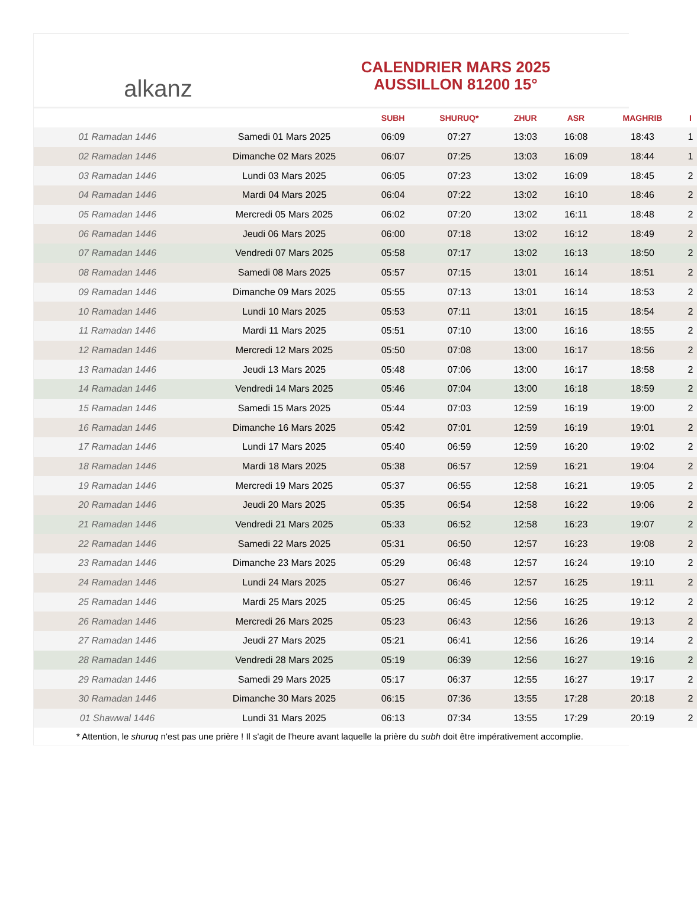alkanz
CALENDRIER MARS 2025
AUSSILLON 81200 15°
| | | SUBH | SHURUQ* | ZHUR | ASR | MAGHRIB | I |
| --- | --- | --- | --- | --- | --- | --- | --- |
| 01 Ramadan 1446 | Samedi 01 Mars 2025 | 06:09 | 07:27 | 13:03 | 16:08 | 18:43 | 1 |
| 02 Ramadan 1446 | Dimanche 02 Mars 2025 | 06:07 | 07:25 | 13:03 | 16:09 | 18:44 | 1 |
| 03 Ramadan 1446 | Lundi 03 Mars 2025 | 06:05 | 07:23 | 13:02 | 16:09 | 18:45 | 2 |
| 04 Ramadan 1446 | Mardi 04 Mars 2025 | 06:04 | 07:22 | 13:02 | 16:10 | 18:46 | 2 |
| 05 Ramadan 1446 | Mercredi 05 Mars 2025 | 06:02 | 07:20 | 13:02 | 16:11 | 18:48 | 2 |
| 06 Ramadan 1446 | Jeudi 06 Mars 2025 | 06:00 | 07:18 | 13:02 | 16:12 | 18:49 | 2 |
| 07 Ramadan 1446 | Vendredi 07 Mars 2025 | 05:58 | 07:17 | 13:02 | 16:13 | 18:50 | 2 |
| 08 Ramadan 1446 | Samedi 08 Mars 2025 | 05:57 | 07:15 | 13:01 | 16:14 | 18:51 | 2 |
| 09 Ramadan 1446 | Dimanche 09 Mars 2025 | 05:55 | 07:13 | 13:01 | 16:14 | 18:53 | 2 |
| 10 Ramadan 1446 | Lundi 10 Mars 2025 | 05:53 | 07:11 | 13:01 | 16:15 | 18:54 | 2 |
| 11 Ramadan 1446 | Mardi 11 Mars 2025 | 05:51 | 07:10 | 13:00 | 16:16 | 18:55 | 2 |
| 12 Ramadan 1446 | Mercredi 12 Mars 2025 | 05:50 | 07:08 | 13:00 | 16:17 | 18:56 | 2 |
| 13 Ramadan 1446 | Jeudi 13 Mars 2025 | 05:48 | 07:06 | 13:00 | 16:17 | 18:58 | 2 |
| 14 Ramadan 1446 | Vendredi 14 Mars 2025 | 05:46 | 07:04 | 13:00 | 16:18 | 18:59 | 2 |
| 15 Ramadan 1446 | Samedi 15 Mars 2025 | 05:44 | 07:03 | 12:59 | 16:19 | 19:00 | 2 |
| 16 Ramadan 1446 | Dimanche 16 Mars 2025 | 05:42 | 07:01 | 12:59 | 16:19 | 19:01 | 2 |
| 17 Ramadan 1446 | Lundi 17 Mars 2025 | 05:40 | 06:59 | 12:59 | 16:20 | 19:02 | 2 |
| 18 Ramadan 1446 | Mardi 18 Mars 2025 | 05:38 | 06:57 | 12:59 | 16:21 | 19:04 | 2 |
| 19 Ramadan 1446 | Mercredi 19 Mars 2025 | 05:37 | 06:55 | 12:58 | 16:21 | 19:05 | 2 |
| 20 Ramadan 1446 | Jeudi 20 Mars 2025 | 05:35 | 06:54 | 12:58 | 16:22 | 19:06 | 2 |
| 21 Ramadan 1446 | Vendredi 21 Mars 2025 | 05:33 | 06:52 | 12:58 | 16:23 | 19:07 | 2 |
| 22 Ramadan 1446 | Samedi 22 Mars 2025 | 05:31 | 06:50 | 12:57 | 16:23 | 19:08 | 2 |
| 23 Ramadan 1446 | Dimanche 23 Mars 2025 | 05:29 | 06:48 | 12:57 | 16:24 | 19:10 | 2 |
| 24 Ramadan 1446 | Lundi 24 Mars 2025 | 05:27 | 06:46 | 12:57 | 16:25 | 19:11 | 2 |
| 25 Ramadan 1446 | Mardi 25 Mars 2025 | 05:25 | 06:45 | 12:56 | 16:25 | 19:12 | 2 |
| 26 Ramadan 1446 | Mercredi 26 Mars 2025 | 05:23 | 06:43 | 12:56 | 16:26 | 19:13 | 2 |
| 27 Ramadan 1446 | Jeudi 27 Mars 2025 | 05:21 | 06:41 | 12:56 | 16:26 | 19:14 | 2 |
| 28 Ramadan 1446 | Vendredi 28 Mars 2025 | 05:19 | 06:39 | 12:56 | 16:27 | 19:16 | 2 |
| 29 Ramadan 1446 | Samedi 29 Mars 2025 | 05:17 | 06:37 | 12:55 | 16:27 | 19:17 | 2 |
| 30 Ramadan 1446 | Dimanche 30 Mars 2025 | 06:15 | 07:36 | 13:55 | 17:28 | 20:18 | 2 |
| 01 Shawwal 1446 | Lundi 31 Mars 2025 | 06:13 | 07:34 | 13:55 | 17:29 | 20:19 | 2 |
* Attention, le shuruq n'est pas une prière ! Il s'agit de l'heure avant laquelle la prière du subh doit être impérativement accomplie.